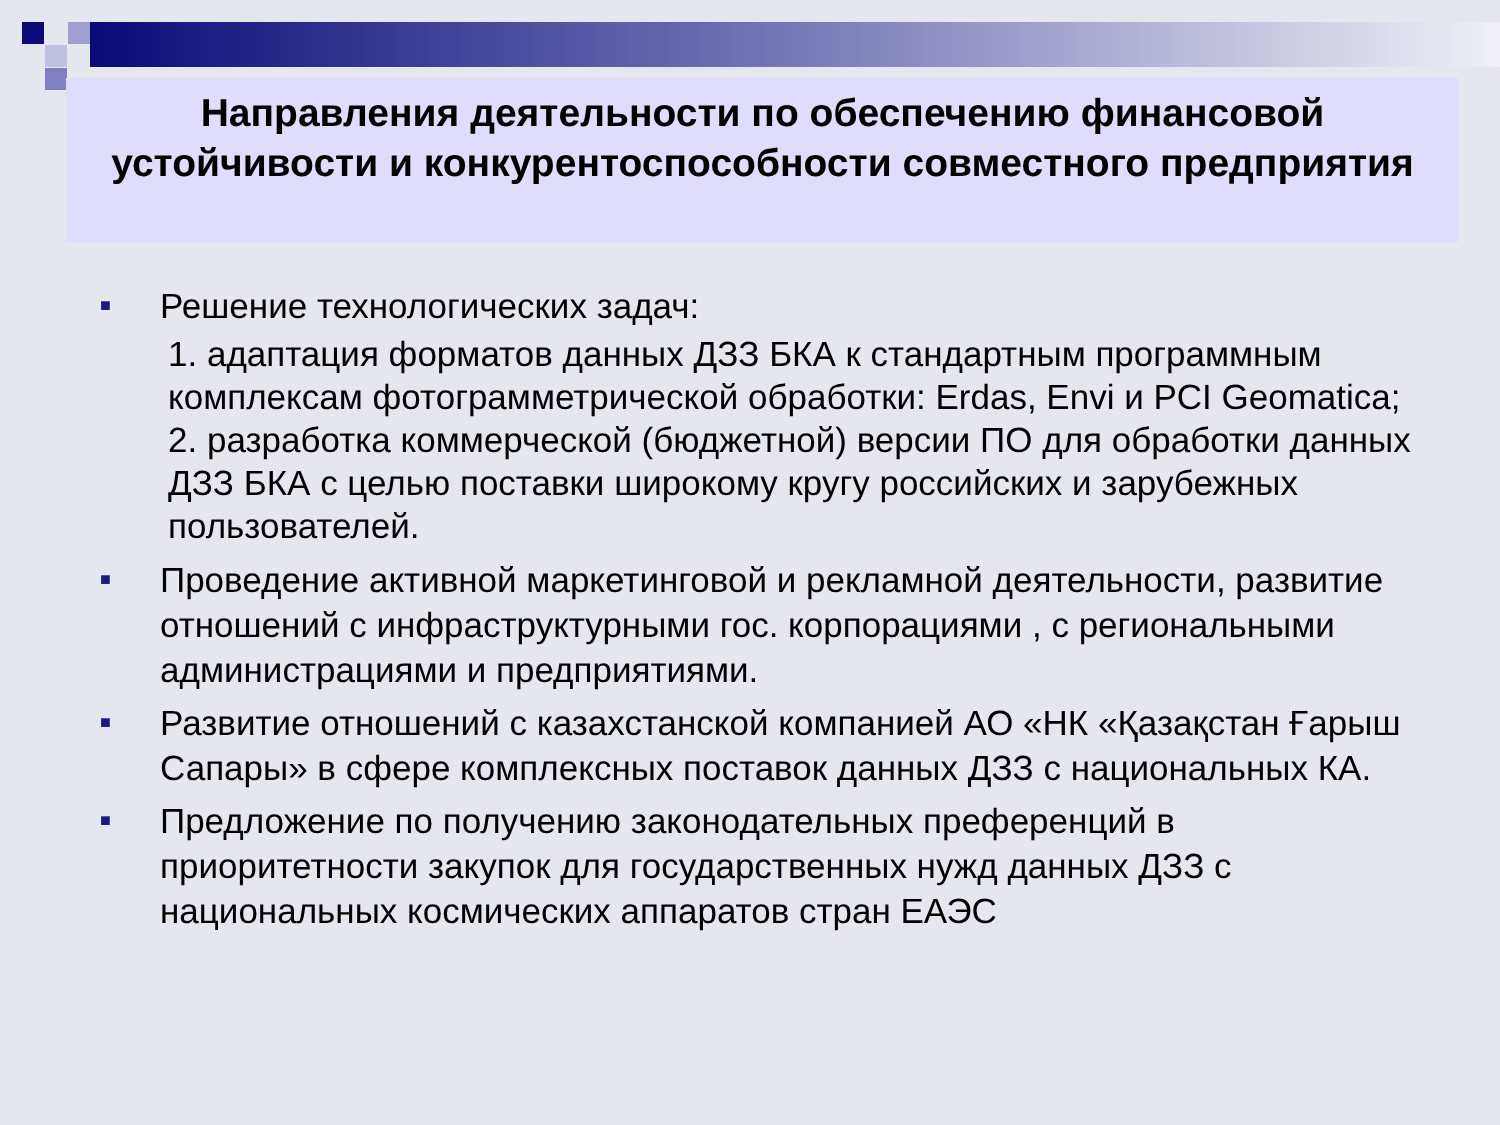Направления деятельности по обеспечению финансовой устойчивости и конкурентоспособности совместного предприятия
■ Решение технологических задач:
1. адаптация форматов данных ДЗЗ БКА к стандартным программным комплексам фотограмметрической обработки: Erdas, Envi и PCI Geomatica;
2. разработка коммерческой (бюджетной) версии ПО для обработки данных ДЗЗ БКА с целью поставки широкому кругу российских и зарубежных пользователей.
■ Проведение активной маркетинговой и рекламной деятельности, развитие отношений с инфраструктурными гос. корпорациями , с региональными администрациями и предприятиями.
■ Развитие отношений с казахстанской компанией АО «НК «Қазақстан Ғарыш Сапары» в сфере комплексных поставок данных ДЗЗ с национальных КА.
■ Предложение по получению законодательных преференций в приоритетности закупок для государственных нужд данных ДЗЗ с национальных космических аппаратов стран ЕАЭС